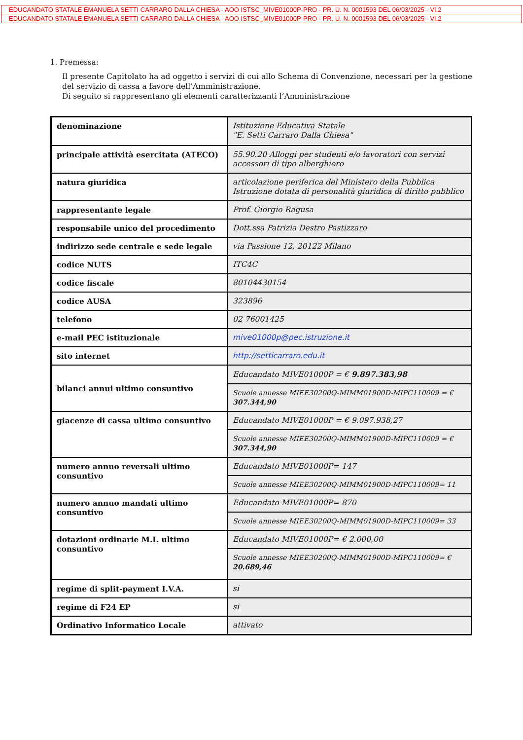EDUCANDATO STATALE EMANUELA SETTI CARRARO DALLA CHIESA - AOO ISTSC_MIVE01000P-PRO - PR. U. N. 0001593 DEL 06/03/2025 - VI.2
EDUCANDATO STATALE EMANUELA SETTI CARRARO DALLA CHIESA - AOO ISTSC_MIVE01000P-PRO - PR. U. N. 0001593 DEL 06/03/2025 - VI.2
1. Premessa:
Il presente Capitolato ha ad oggetto i servizi di cui allo Schema di Convenzione, necessari per la gestione del servizio di cassa a favore dell’Amministrazione.
Di seguito si rappresentano gli elementi caratterizzanti l’Amministrazione
| denominazione | Istituzione Educativa Statale "E. Setti Carraro Dalla Chiesa" |
| principale attività esercitata (ATECO) | 55.90.20 Alloggi per studenti e/o lavoratori con servizi accessori di tipo alberghiero |
| natura giuridica | articolazione periferica del Ministero della Pubblica Istruzione dotata di personalità giuridica di diritto pubblico |
| rappresentante legale | Prof. Giorgio Ragusa |
| responsabile unico del procedimento | Dott.ssa Patrizia Destro Pastizzaro |
| indirizzo sede centrale e sede legale | via Passione 12, 20122 Milano |
| codice NUTS | ITC4C |
| codice fiscale | 80104430154 |
| codice AUSA | 323896 |
| telefono | 02 76001425 |
| e-mail PEC istituzionale | mive01000p@pec.istruzione.it |
| sito internet | http://setticarraro.edu.it |
| bilanci annui ultimo consuntivo | Educandato MIVE01000P = € 9.897.383,98 |
| | Scuole annesse MIEE30200Q-MIMM01900D-MIPC110009 = € 307.344,90 |
| giacenze di cassa ultimo consuntivo | Educandato MIVE01000P = € 9.097.938,27 |
| | Scuole annesse MIEE30200Q-MIMM01900D-MIPC110009 = € 307.344,90 |
| numero annuo reversali ultimo consuntivo | Educandato MIVE01000P= 147 |
| | Scuole annesse MIEE30200Q-MIMM01900D-MIPC110009= 11 |
| numero annuo mandati ultimo consuntivo | Educandato MIVE01000P= 870 |
| | Scuole annesse MIEE30200Q-MIMM01900D-MIPC110009= 33 |
| dotazioni ordinarie M.I. ultimo consuntivo | Educandato MIVE01000P= € 2.000,00 |
| | Scuole annesse MIEE30200Q-MIMM01900D-MIPC110009= € 20.689,46 |
| regime di split-payment I.V.A. | si |
| regime di F24 EP | si |
| Ordinativo Informatico Locale | attivato |